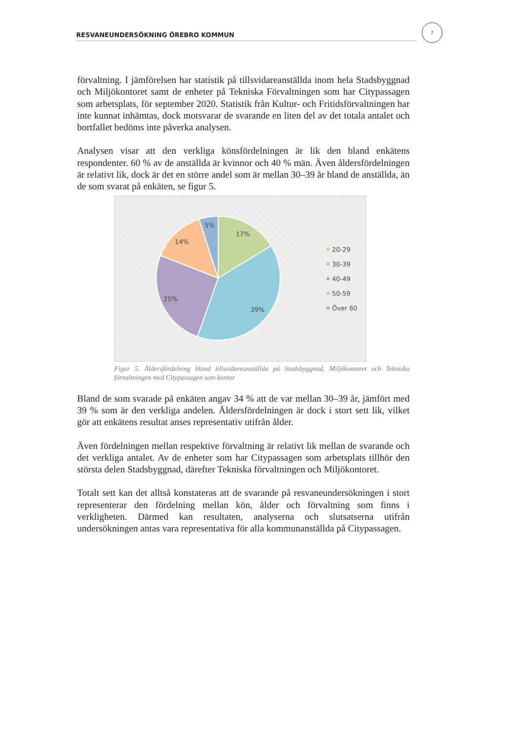RESVANEUNDERSÖKNING ÖREBRO KOMMUN
7
förvaltning. I jämförelsen har statistik på tillsvidareanställda inom hela Stadsbyggnad och Miljökontoret samt de enheter på Tekniska Förvaltningen som har Citypassagen som arbetsplats, för september 2020. Statistik från Kultur- och Fritidsförvaltningen har inte kunnat inhämtas, dock motsvarar de svarande en liten del av det totala antalet och bortfallet bedöms inte påverka analysen.
Analysen visar att den verkliga könsfördelningen är lik den bland enkätens respondenter. 60 % av de anställda är kvinnor och 40 % män. Även åldersfördelningen är relativt lik, dock är det en större andel som är mellan 30–39 år bland de anställda, än de som svarat på enkäten, se figur 5.
17%
39%
25%
14%
5%
20-29
30-39
40-49
50-59
Över 60
Figur 5. Åldersfördelning bland tillsvidareanställda på Stadsbyggnad, Miljökontoret och Tekniska förvaltningen med Citypassagen som kontor
Bland de som svarade på enkäten angav 34 % att de var mellan 30–39 år, jämfört med 39 % som är den verkliga andelen. Åldersfördelningen är dock i stort sett lik, vilket gör att enkätens resultat anses representativ utifrån ålder.
Även fördelningen mellan respektive förvaltning är relativt lik mellan de svarande och det verkliga antalet. Av de enheter som har Citypassagen som arbetsplats tillhör den största delen Stadsbyggnad, därefter Tekniska förvaltningen och Miljökontoret.
Totalt sett kan det alltså konstateras att de svarande på resvaneundersökningen i stort representerar den fördelning mellan kön, ålder och förvaltning som finns i verkligheten. Därmed kan resultaten, analyserna och slutsatserna utifrån undersökningen antas vara representativa för alla kommunanställda på Citypassagen.